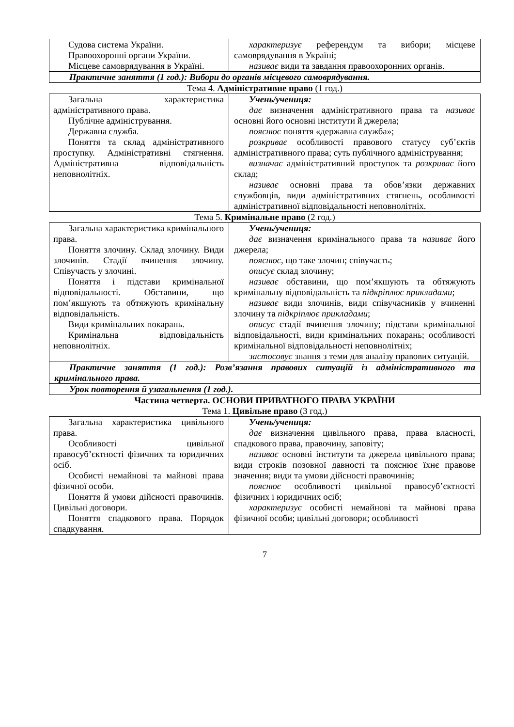| Судова система України. Правоохоронні органи України. Місцеве самоврядування в Україні. | характеризує референдум та вибори; місцеве самоврядування в Україні; називає види та завдання правоохоронних органів. |
| Практичне заняття (1 год.): Вибори до органів місцевого самоврядування. | |
Тема 4. Адміністративне право (1 год.)
| Загальна характеристика адміністративного права. Публічне адміністрування. Державна служба. Поняття та склад адміністративного проступку. Адміністративні стягнення. Адміністративна відповідальність неповнолітніх. | Учень/учениця: дає визначення адміністративного права та називає основні його основні інститути й джерела; пояснює поняття «державна служба»; розкриває особливості правового статусу суб’єктів адміністративного права; суть публічного адміністрування; визначає адміністративний проступок та розкриває його склад; називає основні права та обов’язки державних службовців, види адміністративних стягнень, особливості адміністративної відповідальності неповнолітніх. |
Тема 5. Кримінальне право (2 год.)
| Загальна характеристика кримінального права. Поняття злочину. Склад злочину. Види злочинів. Стадії вчинення злочину. Співучасть у злочині. Поняття і підстави кримінальної відповідальності. Обставини, що пом’якшують та обтяжують кримінальну відповідальність. Види кримінальних покарань. Кримінальна відповідальність неповнолітніх. | Учень/учениця: дає визначення кримінального права та називає його джерела; пояснює, що таке злочин; співучасть; описує склад злочину; називає обставини, що пом’якшують та обтяжують кримінальну відповідальність та підкріплює прикладами ; називає види злочинів, види співучасників у вчиненні злочину та підкріплює прикладами ; описує стадії вчинення злочину; підстави кримінальної відповідальності, види кримінальних покарань; особливості кримінальної відповідальності неповнолітніх; застосовує знання з теми для аналізу правових ситуацій. |
| Практичне заняття (1 год.): Розв’язання правових ситуацій із адміністративного та кримінального права. | |
| Урок повторення й узагальнення (1 год.). | |
Частина четверта. ОСНОВИ ПРИВАТНОГО ПРАВА УКРАЇНИ
Тема 1. Цивільне право (3 год.)
| Загальна характеристика цивільного права. Особливості цивільної правосуб’єктності фізичних та юридичних осіб. Особисті немайнові та майнові права фізичної особи. Поняття й умови дійсності правочинів. Цивільні договори. Поняття спадкового права. Порядок спадкування. | Учень/учениця: дає визначення цивільного права, права власності, спадкового права, правочину, заповіту; називає основні інститути та джерела цивільного права; види строків позовної давності та пояснює їхнє правове значення; види та умови дійсності правочинів; пояснює особливості цивільної правосуб’єктності фізичних і юридичних осіб; характеризує особисті немайнові та майнові права фізичної особи; цивільні договори; особливості |
7